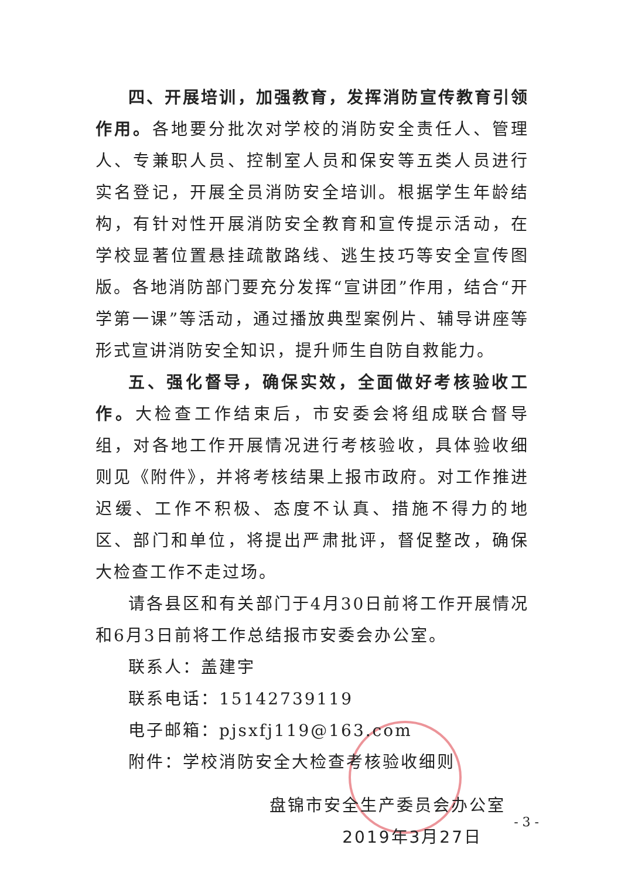四、开展培训，加强教育，发挥消防宣传教育引领作用。各地要分批次对学校的消防安全责任人、管理人、专兼职人员、控制室人员和保安等五类人员进行实名登记，开展全员消防安全培训。根据学生年龄结构，有针对性开展消防安全教育和宣传提示活动，在学校显著位置悬挂疏散路线、逃生技巧等安全宣传图版。各地消防部门要充分发挥“宣讲团”作用，结合“开学第一课”等活动，通过播放典型案例片、辅导讲座等形式宣讲消防安全知识，提升师生自防自救能力。
五、强化督导，确保实效，全面做好考核验收工作。大检查工作结束后，市安委会将组成联合督导组，对各地工作开展情况进行考核验收，具体验收细则见《附件》，并将考核结果上报市政府。对工作推进迟缓、工作不积极、态度不认真、措施不得力的地区、部门和单位，将提出严肃批评，督促整改，确保大检查工作不走过场。
请各县区和有关部门于4月30日前将工作开展情况和6月3日前将工作总结报市安委会办公室。
联系人：盖建宇
联系电话：15142739119
电子邮箱：pjsxfj119@163.com
附件：学校消防安全大检查考核验收细则
盘锦市安全生产委员会办公室
2019年3月27日
- 3 -